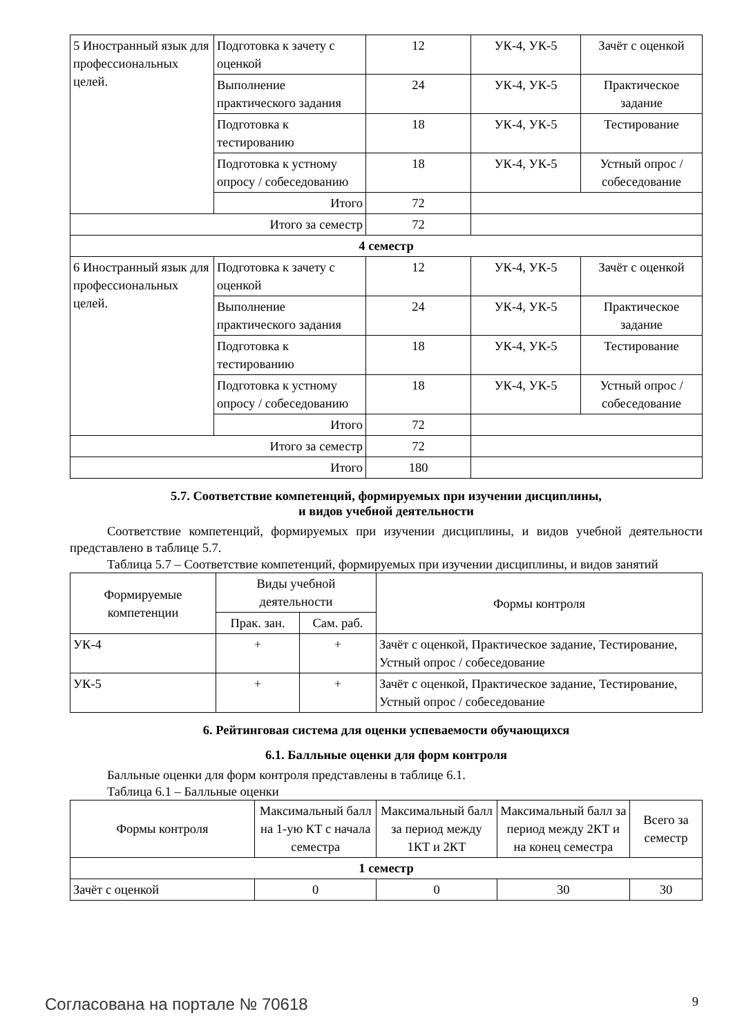| 5 Иностранный язык для профессиональных целей. | Подготовка к зачету с оценкой | 12 | УК-4, УК-5 | Зачёт с оценкой |
| | Выполнение практического задания | 24 | УК-4, УК-5 | Практическое задание |
| | Подготовка к тестированию | 18 | УК-4, УК-5 | Тестирование |
| | Подготовка к устному опросу / собеседованию | 18 | УК-4, УК-5 | Устный опрос / собеседование |
| | Итого | 72 | | |
| Итого за семестр | | 72 | | |
| 4 семестр | | | | |
| 6 Иностранный язык для профессиональных целей. | Подготовка к зачету с оценкой | 12 | УК-4, УК-5 | Зачёт с оценкой |
| | Выполнение практического задания | 24 | УК-4, УК-5 | Практическое задание |
| | Подготовка к тестированию | 18 | УК-4, УК-5 | Тестирование |
| | Подготовка к устному опросу / собеседованию | 18 | УК-4, УК-5 | Устный опрос / собеседование |
| | Итого | 72 | | |
| Итого за семестр | | 72 | | |
| Итого | | 180 | | |
5.7. Соответствие компетенций, формируемых при изучении дисциплины,
и видов учебной деятельности
Соответствие компетенций, формируемых при изучении дисциплины, и видов учебной деятельности представлено в таблице 5.7.
Таблица 5.7 – Соответствие компетенций, формируемых при изучении дисциплины, и видов занятий
| Формируемые компетенции | Виды учебной деятельности | | Формы контроля |
| --- | --- | --- | --- |
| | Прак. зан. | Сам. раб. | |
| УК-4 | + | + | Зачёт с оценкой, Практическое задание, Тестирование, Устный опрос / собеседование |
| УК-5 | + | + | Зачёт с оценкой, Практическое задание, Тестирование, Устный опрос / собеседование |
6. Рейтинговая система для оценки успеваемости обучающихся
6.1. Балльные оценки для форм контроля
Балльные оценки для форм контроля представлены в таблице 6.1.
Таблица 6.1 – Балльные оценки
| Формы контроля | Максимальный балл на 1-ую КТ с начала семестра | Максимальный балл за период между 1КТ и 2КТ | Максимальный балл за период между 2КТ и на конец семестра | Всего за семестр |
| --- | --- | --- | --- | --- |
| 1 семестр | | | | |
| Зачёт с оценкой | 0 | 0 | 30 | 30 |
Согласована на портале № 70618 9